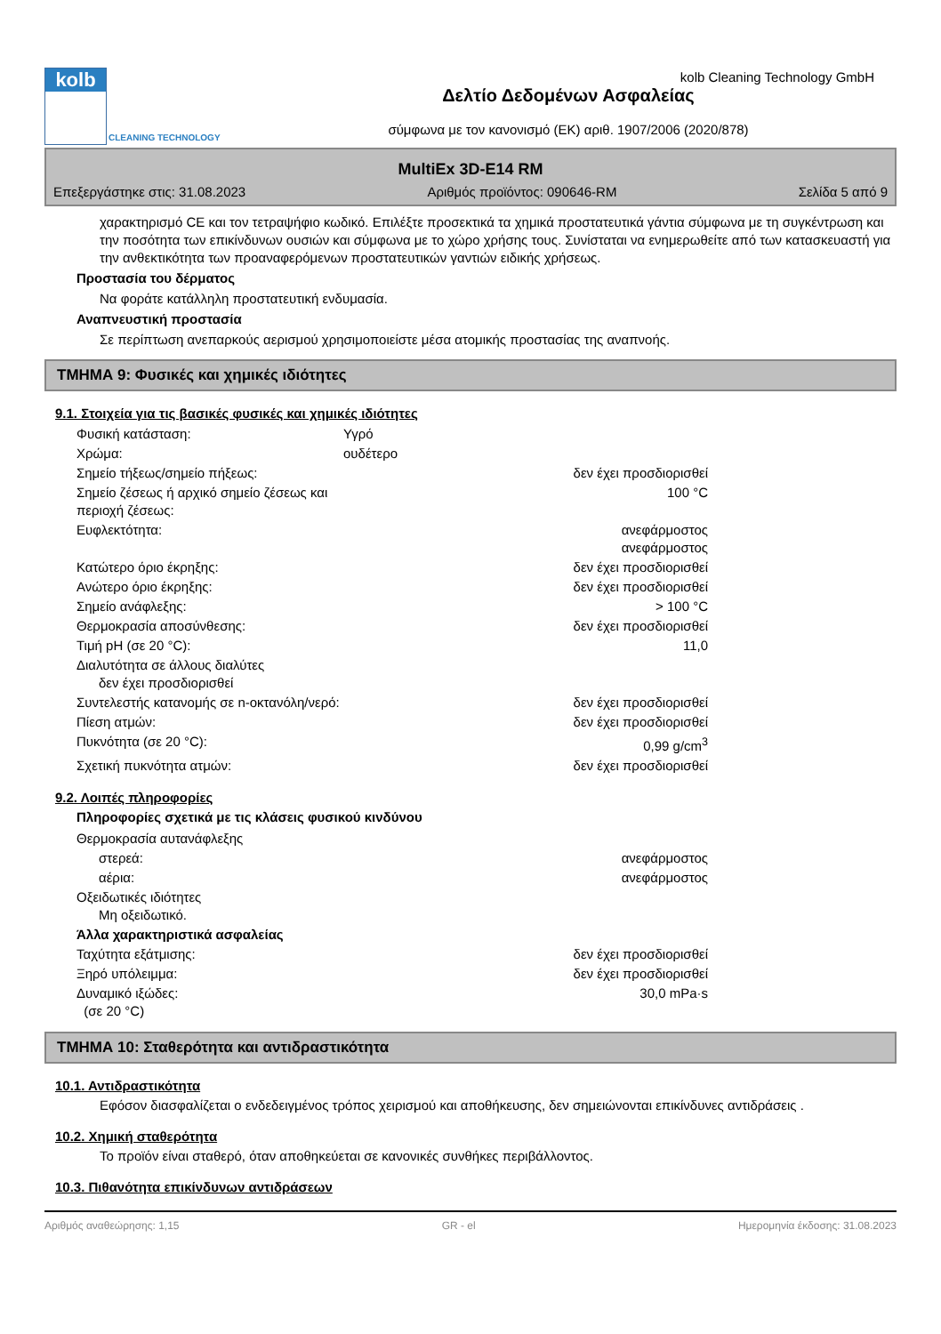kolb
CLEANING TECHNOLOGY
Δελτίο Δεδομένων Ασφαλείας
σύμφωνα με τον κανονισμό (ΕΚ) αριθ. 1907/2006 (2020/878)
kolb Cleaning Technology GmbH
MultiEx 3D-E14 RM
Επεξεργάστηκε στις: 31.08.2023 Αριθμός προϊόντος: 090646-RM Σελίδα 5 από 9
χαρακτηρισμό CE και τον τετραψήφιο κωδικό. Επιλέξτε προσεκτικά τα χημικά προστατευτικά γάντια σύμφωνα με τη συγκέντρωση και την ποσότητα των επικίνδυνων ουσιών και σύμφωνα με το χώρο χρήσης τους. Συνίσταται να ενημερωθείτε από των κατασκευαστή για την ανθεκτικότητα των προαναφερόμενων προστατευτικών γαντιών ειδικής χρήσεως.
Προστασία του δέρματος
Να φοράτε κατάλληλη προστατευτική ενδυμασία.
Αναπνευστική προστασία
Σε περίπτωση ανεπαρκούς αερισμού χρησιμοποιείστε μέσα ατομικής προστασίας της αναπνοής.
ΤΜΗΜΑ 9: Φυσικές και χημικές ιδιότητες
9.1. Στοιχεία για τις βασικές φυσικές και χημικές ιδιότητες
| Φυσική κατάσταση: | Υγρό | |
| Χρώμα: | ουδέτερο | |
| Σημείο τήξεως/σημείο πήξεως: | | δεν έχει προσδιορισθεί |
| Σημείο ζέσεως ή αρχικό σημείο ζέσεως και περιοχή ζέσεως: | | 100 °C |
| Ευφλεκτότητα: | | ανεφάρμοστος ανεφάρμοστος |
| Κατώτερο όριο έκρηξης: | | δεν έχει προσδιορισθεί |
| Ανώτερο όριο έκρηξης: | | δεν έχει προσδιορισθεί |
| Σημείο ανάφλεξης: | | > 100 °C |
| Θερμοκρασία αποσύνθεσης: | | δεν έχει προσδιορισθεί |
| Τιμή pH (σε 20 °C): | | 11,0 |
| Διαλυτότητα σε άλλους διαλύτες δεν έχει προσδιορισθεί | | |
| Συντελεστής κατανομής σε n-οκτανόλη/νερό: | | δεν έχει προσδιορισθεί |
| Πίεση ατμών: | | δεν έχει προσδιορισθεί |
| Πυκνότητα (σε 20 °C): | | 0,99 g/cm<sup>3</sup> |
| Σχετική πυκνότητα ατμών: | | δεν έχει προσδιορισθεί |
9.2. Λοιπές πληροφορίες
Πληροφορίες σχετικά με τις κλάσεις φυσικού κινδύνου
| Θερμοκρασία αυτανάφλεξης | | |
| στερεά: | | ανεφάρμοστος |
| αέρια: | | ανεφάρμοστος |
| Οξειδωτικές ιδιότητες Μη οξειδωτικό. | | |
| Άλλα χαρακτηριστικά ασφαλείας | | |
| Ταχύτητα εξάτμισης: | | δεν έχει προσδιορισθεί |
| Ξηρό υπόλειμμα: | | δεν έχει προσδιορισθεί |
| Δυναμικό ιξώδες: (σε 20 °C) | | 30,0 mPa·s |
ΤΜΗΜΑ 10: Σταθερότητα και αντιδραστικότητα
10.1. Αντιδραστικότητα
Εφόσον διασφαλίζεται ο ενδεδειγμένος τρόπος χειρισμού και αποθήκευσης, δεν σημειώνονται επικίνδυνες αντιδράσεις .
10.2. Χημική σταθερότητα
Το προϊόν είναι σταθερό, όταν αποθηκεύεται σε κανονικές συνθήκες περιβάλλοντος.
10.3. Πιθανότητα επικίνδυνων αντιδράσεων
Αριθμός αναθεώρησης: 1,15 GR - el Ημερομηνία έκδοσης: 31.08.2023